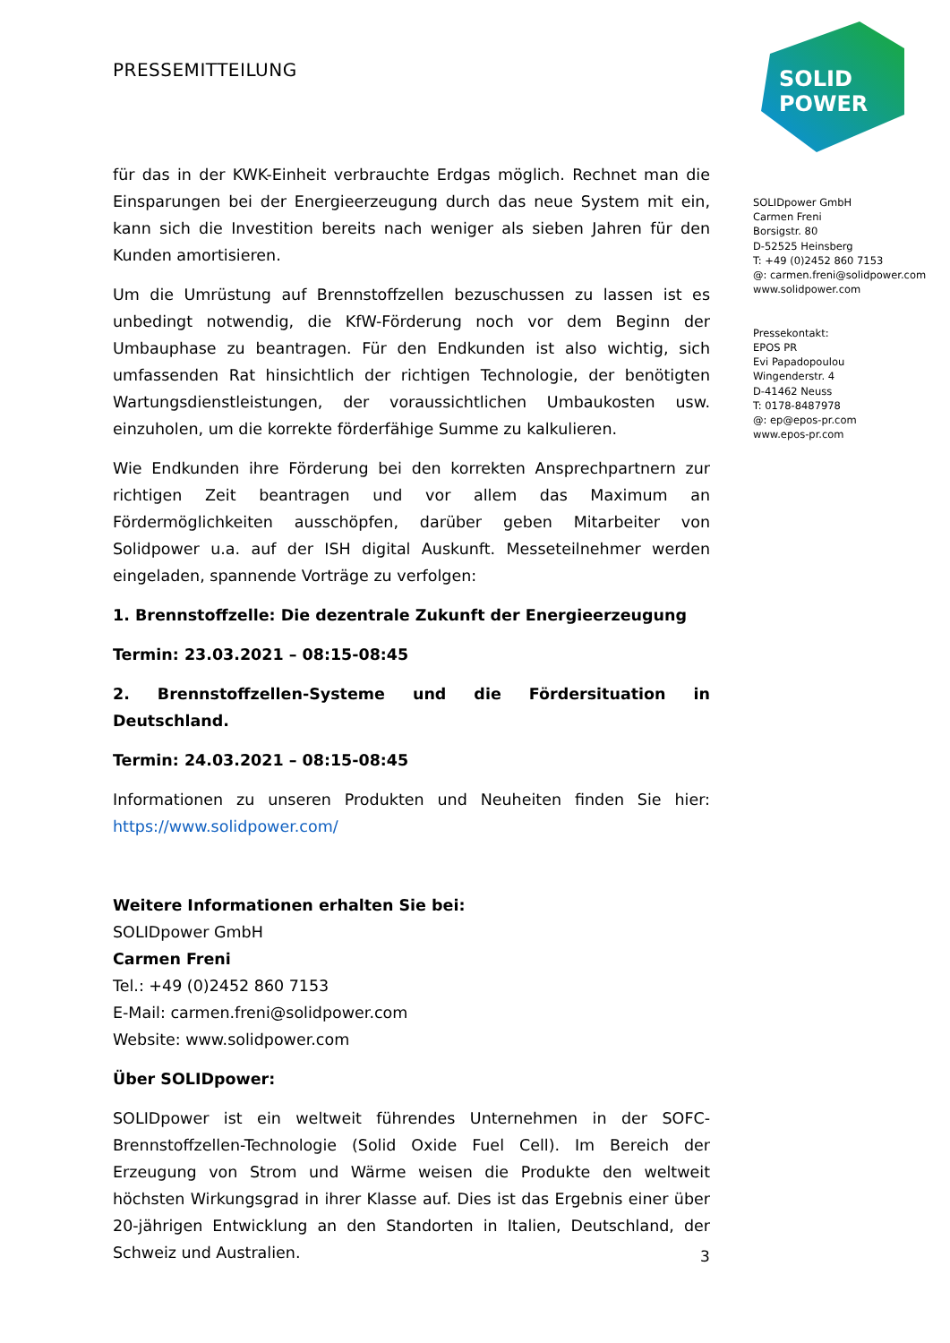PRESSEMITTEILUNG
SOLID
POWER
SOLIDpower GmbH
Carmen Freni
Borsigstr. 80
D-52525 Heinsberg
T: +49 (0)2452 860 7153
@: carmen.freni@solidpower.com
www.solidpower.com
Pressekontakt:
EPOS PR
Evi Papadopoulou
Wingenderstr. 4
D-41462 Neuss
T: 0178-8487978
@: ep@epos-pr.com
www.epos-pr.com
für das in der KWK-Einheit verbrauchte Erdgas möglich. Rechnet man die Einsparungen bei der Energieerzeugung durch das neue System mit ein, kann sich die Investition bereits nach weniger als sieben Jahren für den Kunden amortisieren.
Um die Umrüstung auf Brennstoffzellen bezuschussen zu lassen ist es unbedingt notwendig, die KfW-Förderung noch vor dem Beginn der Umbauphase zu beantragen. Für den Endkunden ist also wichtig, sich umfassenden Rat hinsichtlich der richtigen Technologie, der benötigten Wartungsdienstleistungen, der voraussichtlichen Umbaukosten usw. einzuholen, um die korrekte förderfähige Summe zu kalkulieren.
Wie Endkunden ihre Förderung bei den korrekten Ansprechpartnern zur richtigen Zeit beantragen und vor allem das Maximum an Fördermöglichkeiten ausschöpfen, darüber geben Mitarbeiter von Solidpower u.a. auf der ISH digital Auskunft. Messeteilnehmer werden eingeladen, spannende Vorträge zu verfolgen:
1. Brennstoffzelle: Die dezentrale Zukunft der Energieerzeugung
Termin: 23.03.2021 – 08:15-08:45
2. Brennstoffzellen-Systeme und die Fördersituation in Deutschland.
Termin: 24.03.2021 – 08:15-08:45
Informationen zu unseren Produkten und Neuheiten finden Sie hier: https://www.solidpower.com/
Weitere Informationen erhalten Sie bei:
SOLIDpower GmbH
Carmen Freni
Tel.: +49 (0)2452 860 7153
E-Mail: carmen.freni@solidpower.com
Website: www.solidpower.com
Über SOLIDpower:
SOLIDpower ist ein weltweit führendes Unternehmen in der SOFC-Brennstoffzellen-Technologie (Solid Oxide Fuel Cell). Im Bereich der Erzeugung von Strom und Wärme weisen die Produkte den weltweit höchsten Wirkungsgrad in ihrer Klasse auf. Dies ist das Ergebnis einer über 20-jährigen Entwicklung an den Standorten in Italien, Deutschland, der Schweiz und Australien.
3